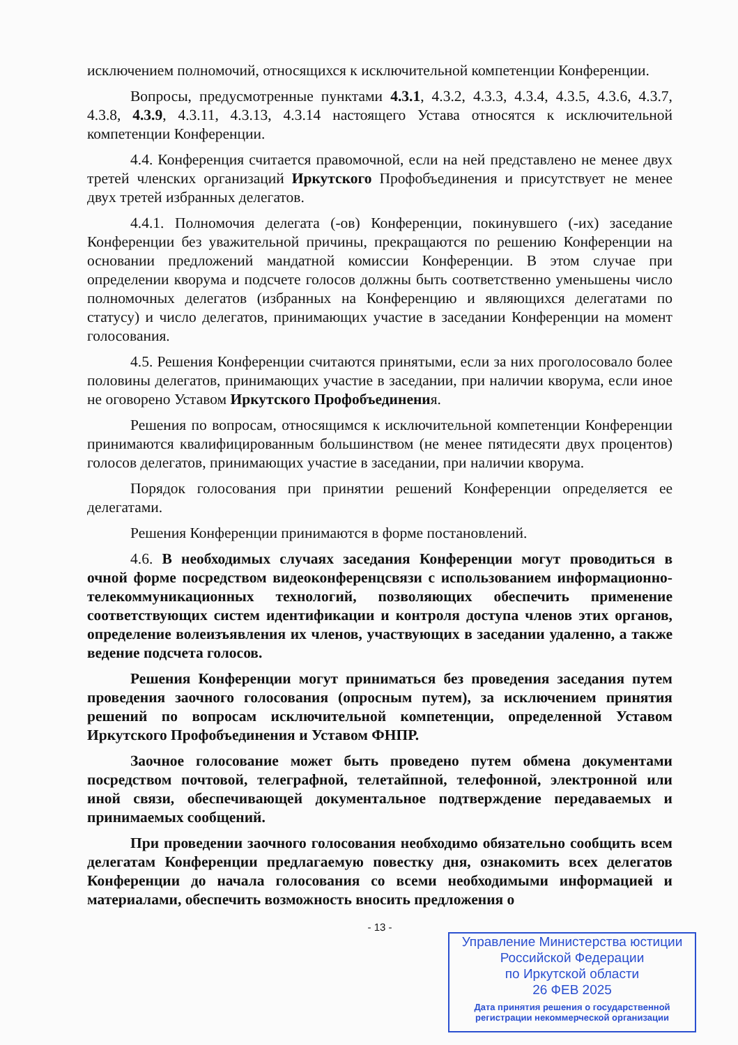исключением полномочий, относящихся к исключительной компетенции Конференции.
Вопросы, предусмотренные пунктами 4.3.1, 4.3.2, 4.3.3, 4.3.4, 4.3.5, 4.3.6, 4.3.7, 4.3.8, 4.3.9, 4.3.11, 4.3.13, 4.3.14 настоящего Устава относятся к исключительной компетенции Конференции.
4.4. Конференция считается правомочной, если на ней представлено не менее двух третей членских организаций Иркутского Профобъединения и присутствует не менее двух третей избранных делегатов.
4.4.1. Полномочия делегата (-ов) Конференции, покинувшего (-их) заседание Конференции без уважительной причины, прекращаются по решению Конференции на основании предложений мандатной комиссии Конференции. В этом случае при определении кворума и подсчете голосов должны быть соответственно уменьшены число полномочных делегатов (избранных на Конференцию и являющихся делегатами по статусу) и число делегатов, принимающих участие в заседании Конференции на момент голосования.
4.5. Решения Конференции считаются принятыми, если за них проголосовало более половины делегатов, принимающих участие в заседании, при наличии кворума, если иное не оговорено Уставом Иркутского Профобъединения.
Решения по вопросам, относящимся к исключительной компетенции Конференции принимаются квалифицированным большинством (не менее пятидесяти двух процентов) голосов делегатов, принимающих участие в заседании, при наличии кворума.
Порядок голосования при принятии решений Конференции определяется ее делегатами.
Решения Конференции принимаются в форме постановлений.
4.6. В необходимых случаях заседания Конференции могут проводиться в очной форме посредством видеоконференцсвязи с использованием информационно-телекоммуникационных технологий, позволяющих обеспечить применение соответствующих систем идентификации и контроля доступа членов этих органов, определение волеизъявления их членов, участвующих в заседании удаленно, а также ведение подсчета голосов.
Решения Конференции могут приниматься без проведения заседания путем проведения заочного голосования (опросным путем), за исключением принятия решений по вопросам исключительной компетенции, определенной Уставом Иркутского Профобъединения и Уставом ФНПР.
Заочное голосование может быть проведено путем обмена документами посредством почтовой, телеграфной, телетайпной, телефонной, электронной или иной связи, обеспечивающей документальное подтверждение передаваемых и принимаемых сообщений.
При проведении заочного голосования необходимо обязательно сообщить всем делегатам Конференции предлагаемую повестку дня, ознакомить всех делегатов Конференции до начала голосования со всеми необходимыми информацией и материалами, обеспечить возможность вносить предложения о
- 13 -
Управление Министерства юстиции
Российской Федерации
по Иркутской области
26 ФЕВ 2025
Дата принятия решения о государственной регистрации некоммерческой организации